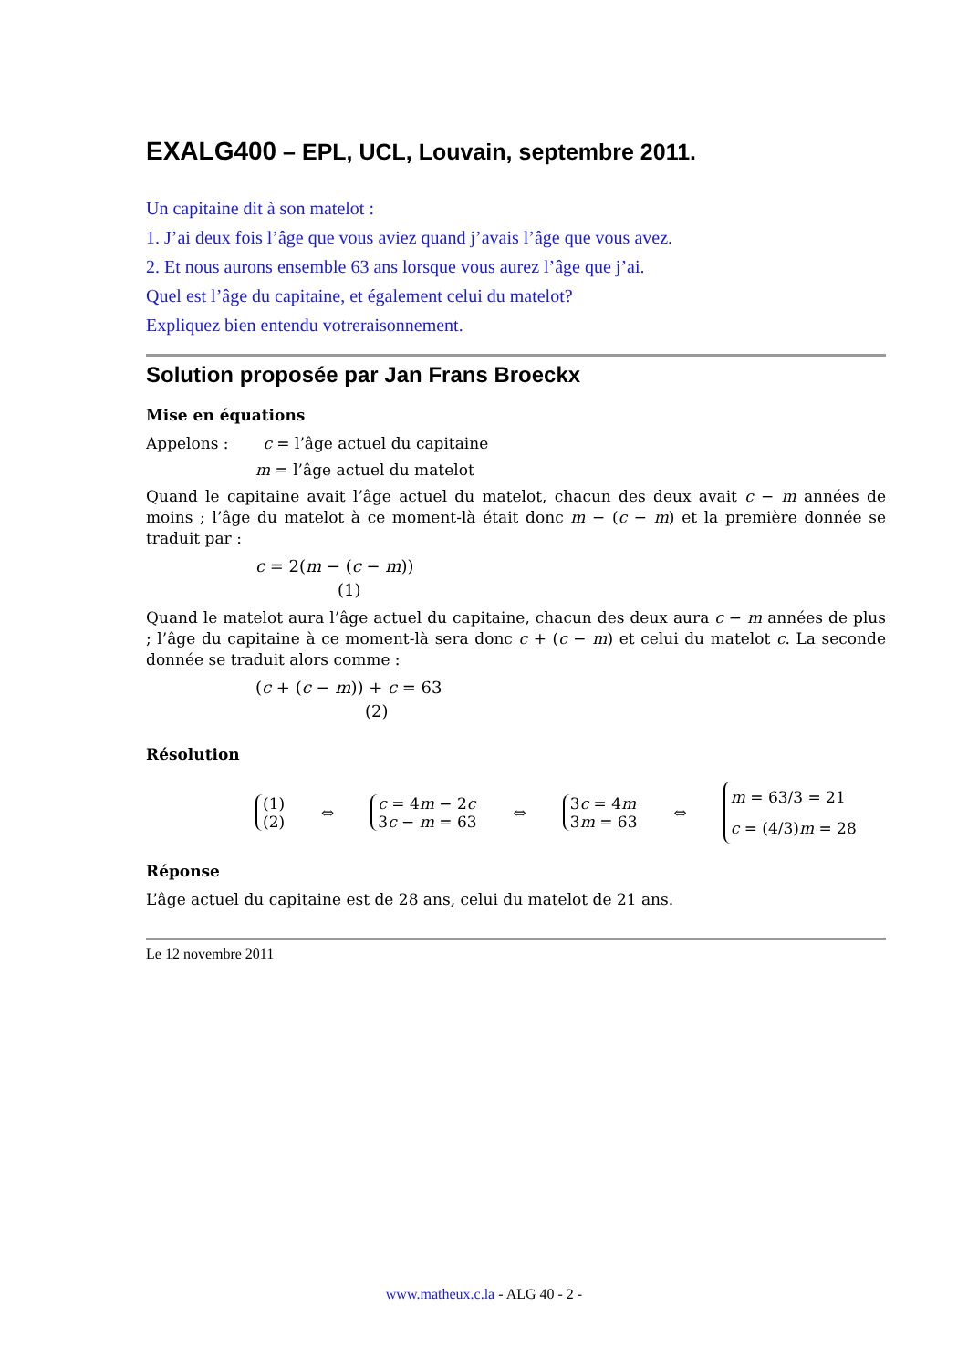EXALG400 – EPL, UCL, Louvain, septembre 2011.
Un capitaine dit à son matelot :
1. J’ai deux fois l’âge que vous aviez quand j’avais l’âge que vous avez.
2. Et nous aurons ensemble 63 ans lorsque vous aurez l’âge que j’ai.
Quel est l’âge du capitaine, et également celui du matelot?
Expliquez bien entendu votreraisonnement.
Solution proposée par Jan Frans Broeckx
Mise en équations
Appelons : c = l’âge actuel du capitaine
m = l’âge actuel du matelot
Quand le capitaine avait l’âge actuel du matelot, chacun des deux avait c − m années de moins ; l’âge du matelot à ce moment-là était donc m − (c − m) et la première donnée se traduit par :
c = 2(m − (c − m))
(1)
Quand le matelot aura l’âge actuel du capitaine, chacun des deux aura c − m années de plus ; l’âge du capitaine à ce moment-là sera donc c + (c − m) et celui du matelot c. La seconde donnée se traduit alors comme :
(c + (c − m)) + c = 63
(2)
Résolution
(1)
(2)
⇔
c = 4m − 2c
3c − m = 63
⇔
3c = 4m
3m = 63
⇔
m = 63/3 = 21
c = (4/3)m = 28
Réponse
L’âge actuel du capitaine est de 28 ans, celui du matelot de 21 ans.
Le 12 novembre 2011
www.matheux.c.la - ALG 40 - 2 -